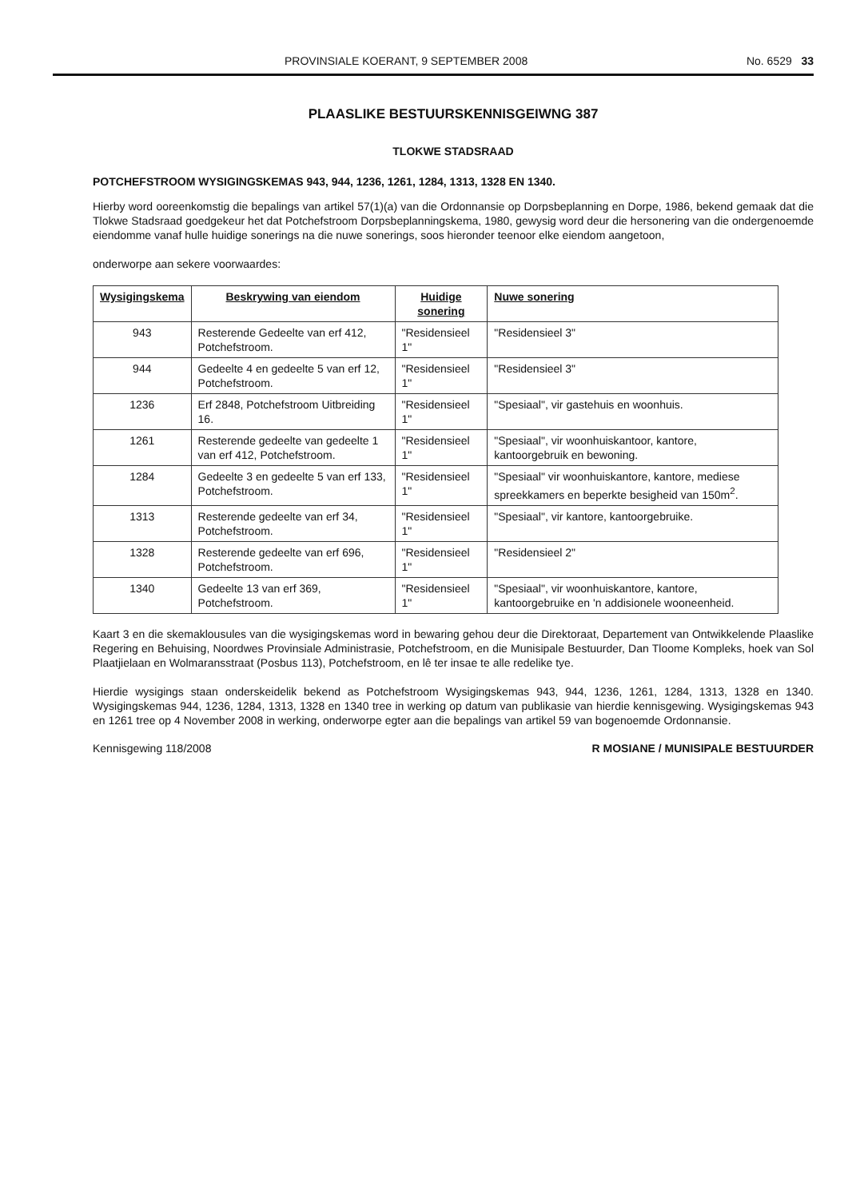PROVINSIALE KOERANT, 9 SEPTEMBER 2008 No. 6529 33
PLAASLIKE BESTUURSKENNISGEIWNG 387
TLOKWE STADSRAAD
POTCHEFSTROOM WYSIGINGSKEMAS 943, 944, 1236, 1261, 1284, 1313, 1328 EN 1340.
Hierby word ooreenkomstig die bepalings van artikel 57(1)(a) van die Ordonnansie op Dorpsbeplanning en Dorpe, 1986, bekend gemaak dat die Tlokwe Stadsraad goedgekeur het dat Potchefstroom Dorpsbeplanningskema, 1980, gewysig word deur die hersonering van die ondergenoemde eiendomme vanaf hulle huidige sonerings na die nuwe sonerings, soos hieronder teenoor elke eiendom aangetoon,
onderworpe aan sekere voorwaardes:
| Wysigingskema | Beskrywing van eiendom | Huidige sonering | Nuwe sonering |
| --- | --- | --- | --- |
| 943 | Resterende Gedeelte van erf 412, Potchefstroom. | "Residensieel 1" | "Residensieel 3" |
| 944 | Gedeelte 4 en gedeelte 5 van erf 12, Potchefstroom. | "Residensieel 1" | "Residensieel 3" |
| 1236 | Erf 2848, Potchefstroom Uitbreiding 16. | "Residensieel 1" | "Spesiaal", vir gastehuis en woonhuis. |
| 1261 | Resterende gedeelte van gedeelte 1 van erf 412, Potchefstroom. | "Residensieel 1" | "Spesiaal", vir woonhuiskantoor, kantore, kantoorgebruik en bewoning. |
| 1284 | Gedeelte 3 en gedeelte 5 van erf 133, Potchefstroom. | "Residensieel 1" | "Spesiaal" vir woonhuiskantore, kantore, mediese spreekkamers en beperkte besigheid van 150m<sup>2</sup>. |
| 1313 | Resterende gedeelte van erf 34, Potchefstroom. | "Residensieel 1" | "Spesiaal", vir kantore, kantoorgebruike. |
| 1328 | Resterende gedeelte van erf 696, Potchefstroom. | "Residensieel 1" | "Residensieel 2" |
| 1340 | Gedeelte 13 van erf 369, Potchefstroom. | "Residensieel 1" | "Spesiaal", vir woonhuiskantore, kantore, kantoorgebruike en 'n addisionele wooneenheid. |
Kaart 3 en die skemaklousules van die wysigingskemas word in bewaring gehou deur die Direktoraat, Departement van Ontwikkelende Plaaslike Regering en Behuising, Noordwes Provinsiale Administrasie, Potchefstroom, en die Munisipale Bestuurder, Dan Tloome Kompleks, hoek van Sol Plaatjielaan en Wolmaransstraat (Posbus 113), Potchefstroom, en lê ter insae te alle redelike tye.
Hierdie wysigings staan onderskeidelik bekend as Potchefstroom Wysigingskemas 943, 944, 1236, 1261, 1284, 1313, 1328 en 1340. Wysigingskemas 944, 1236, 1284, 1313, 1328 en 1340 tree in werking op datum van publikasie van hierdie kennisgewing. Wysigingskemas 943 en 1261 tree op 4 November 2008 in werking, onderworpe egter aan die bepalings van artikel 59 van bogenoemde Ordonnansie.
Kennisgewing 118/2008 R MOSIANE / MUNISIPALE BESTUURDER